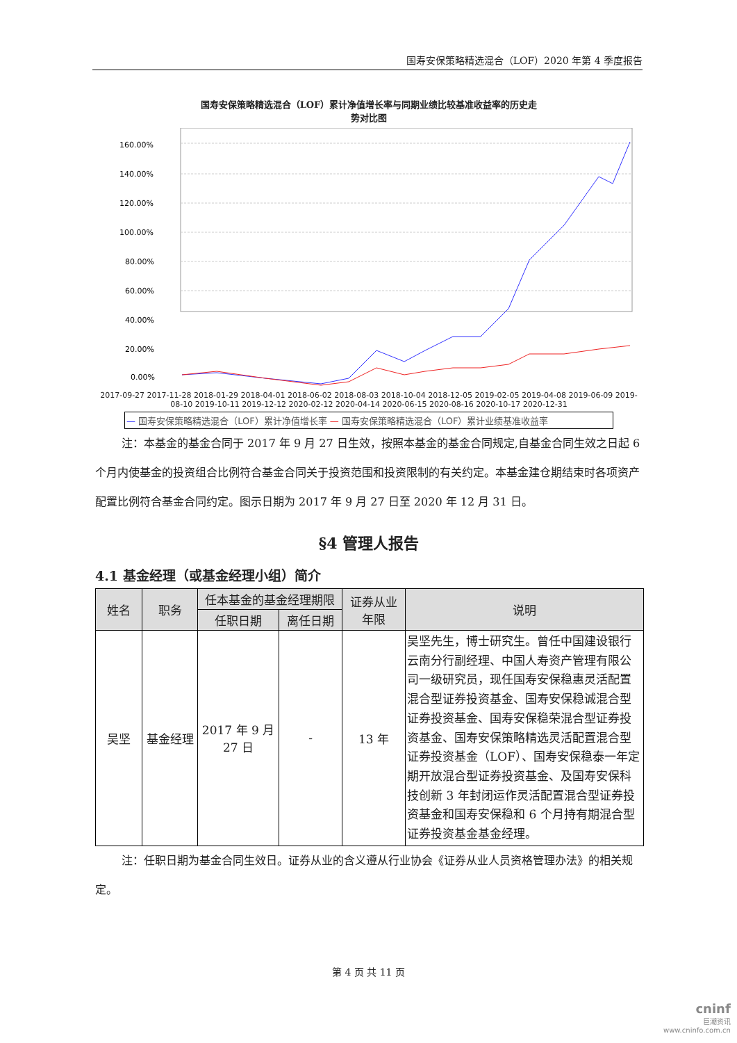国寿安保策略精选混合（LOF）2020 年第 4 季度报告
国寿安保策略精选混合（LOF）累计净值增长率与同期业绩比较基准收益率的历史走
势对比图
160.00%
140.00%
120.00%
100.00%
80.00%
60.00%
40.00%
20.00%
0.00%
2017-09-27 2017-11-28 2018-01-29 2018-04-01 2018-06-02 2018-08-03 2018-10-04 2018-12-05 2019-02-05 2019-04-08 2019-06-09 2019-08-10 2019-10-11 2019-12-12 2020-02-12 2020-04-14 2020-06-15 2020-08-16 2020-10-17 2020-12-31
— 国寿安保策略精选混合（LOF）累计净值增长率 — 国寿安保策略精选混合（LOF）累计业绩基准收益率
注：本基金的基金合同于 2017 年 9 月 27 日生效，按照本基金的基金合同规定,自基金合同生效之日起 6 个月内使基金的投资组合比例符合基金合同关于投资范围和投资限制的有关约定。本基金建仓期结束时各项资产配置比例符合基金合同约定。图示日期为 2017 年 9 月 27 日至 2020 年 12 月 31 日。
§4 管理人报告
4.1 基金经理（或基金经理小组）简介
| 姓名 | 职务 | 任本基金的基金经理期限 | | 证券从业 年限 | 说明 |
| --- | --- | --- | --- | --- | --- |
| | | 任职日期 | 离任日期 | | |
| 吴坚 | 基金经理 | 2017 年 9 月 27 日 | - | 13 年 | 吴坚先生，博士研究生。曾任中国建设银行云南分行副经理、中国人寿资产管理有限公司一级研究员，现任国寿安保稳惠灵活配置混合型证券投资基金、国寿安保稳诚混合型证券投资基金、国寿安保稳荣混合型证券投资基金、国寿安保策略精选灵活配置混合型证券投资基金（LOF）、国寿安保稳泰一年定期开放混合型证券投资基金、及国寿安保科技创新 3 年封闭运作灵活配置混合型证券投资基金和国寿安保稳和 6 个月持有期混合型证券投资基金基金经理。 |
注：任职日期为基金合同生效日。证券从业的含义遵从行业协会《证券从业人员资格管理办法》的相关规定。
第 4 页 共 11 页
cninf
巨潮资讯
www.cninfo.com.cn